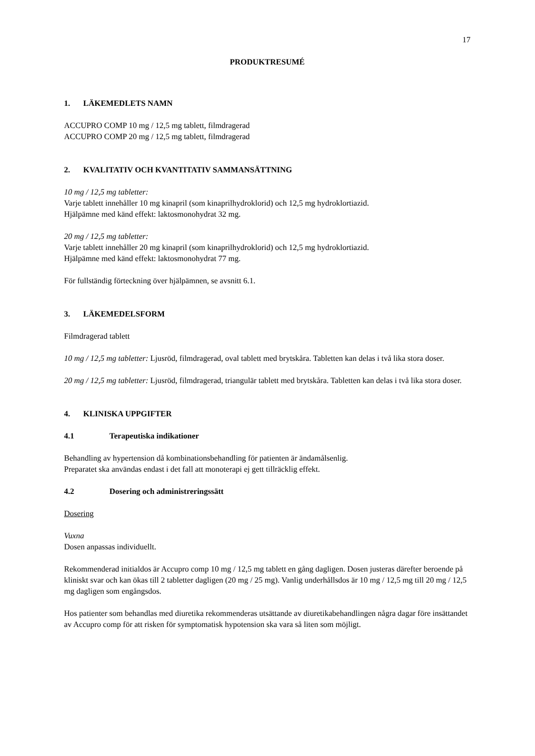17
PRODUKTRESUMÉ
1. LÄKEMEDLETS NAMN
ACCUPRO COMP 10 mg / 12,5 mg tablett, filmdragerad
ACCUPRO COMP 20 mg / 12,5 mg tablett, filmdragerad
2. KVALITATIV OCH KVANTITATIV SAMMANSÄTTNING
10 mg / 12,5 mg tabletter:
Varje tablett innehåller 10 mg kinapril (som kinaprilhydroklorid) och 12,5 mg hydroklortiazid.
Hjälpämne med känd effekt: laktosmonohydrat 32 mg.
20 mg / 12,5 mg tabletter:
Varje tablett innehåller 20 mg kinapril (som kinaprilhydroklorid) och 12,5 mg hydroklortiazid.
Hjälpämne med känd effekt: laktosmonohydrat 77 mg.
För fullständig förteckning över hjälpämnen, se avsnitt 6.1.
3. LÄKEMEDELSFORM
Filmdragerad tablett
10 mg / 12,5 mg tabletter: Ljusröd, filmdragerad, oval tablett med brytskåra. Tabletten kan delas i två lika stora doser.
20 mg / 12,5 mg tabletter: Ljusröd, filmdragerad, triangulär tablett med brytskåra. Tabletten kan delas i två lika stora doser.
4. KLINISKA UPPGIFTER
4.1 Terapeutiska indikationer
Behandling av hypertension då kombinationsbehandling för patienten är ändamålsenlig.
Preparatet ska användas endast i det fall att monoterapi ej gett tillräcklig effekt.
4.2 Dosering och administreringssätt
Dosering
Vuxna
Dosen anpassas individuellt.
Rekommenderad initialdos är Accupro comp 10 mg / 12,5 mg tablett en gång dagligen. Dosen justeras därefter beroende på kliniskt svar och kan ökas till 2 tabletter dagligen (20 mg / 25 mg). Vanlig underhållsdos är 10 mg / 12,5 mg till 20 mg / 12,5 mg dagligen som engångsdos.
Hos patienter som behandlas med diuretika rekommenderas utsättande av diuretikabehandlingen några dagar före insättandet av Accupro comp för att risken för symptomatisk hypotension ska vara så liten som möjligt.